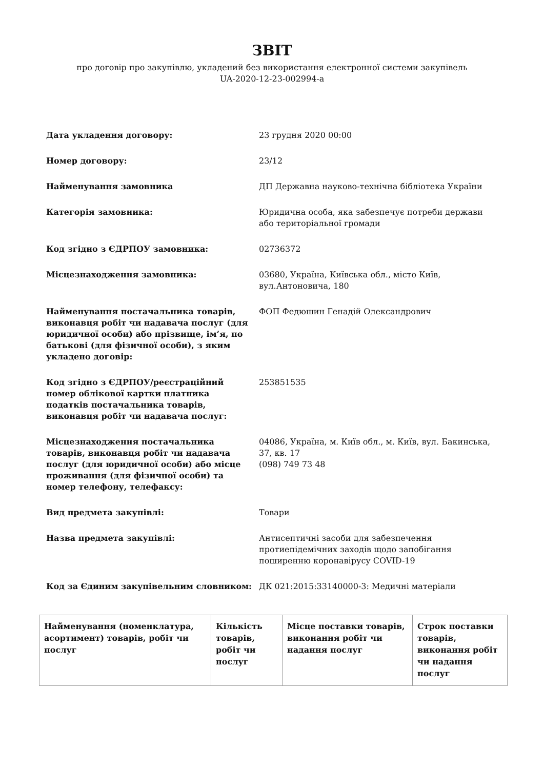ЗВІТ
про договір про закупівлю, укладений без використання електронної системи закупівель
UA-2020-12-23-002994-a
| Дата укладення договору: | 23 грудня 2020 00:00 |
| Номер договору: | 23/12 |
| Найменування замовника | ДП Державна науково-технічна бібліотека України |
| Категорія замовника: | Юридична особа, яка забезпечує потреби держави або територіальної громади |
| Код згідно з ЄДРПОУ замовника: | 02736372 |
| Місцезнаходження замовника: | 03680, Україна, Київська обл., місто Київ, вул.Антоновича, 180 |
| Найменування постачальника товарів, виконавця робіт чи надавача послуг (для юридичної особи) або прізвище, ім’я, по батькові (для фізичної особи), з яким укладено договір: | ФОП Федюшин Генадій Олександрович |
| Код згідно з ЄДРПОУ/реєстраційний номер облікової картки платника податків постачальника товарів, виконавця робіт чи надавача послуг: | 253851535 |
| Місцезнаходження постачальника товарів, виконавця робіт чи надавача послуг (для юридичної особи) або місце проживання (для фізичної особи) та номер телефону, телефаксу: | 04086, Україна, м. Київ обл., м. Київ, вул. Бакинська, 37, кв. 17 (098) 749 73 48 |
| Вид предмета закупівлі: | Товари |
| Назва предмета закупівлі: | Антисептичні засоби для забезпечення протиепідемічних заходів щодо запобігання поширенню коронавірусу COVID-19 |
| Код за Єдиним закупівельним словником: | ДК 021:2015:33140000-3: Медичні матеріали |
| Найменування (номенклатура, асортимент) товарів, робіт чи послуг | Кількість товарів, робіт чи послуг | Місце поставки товарів, виконання робіт чи надання послуг | Строк поставки товарів, виконання робіт чи надання послуг |
| --- | --- | --- | --- |